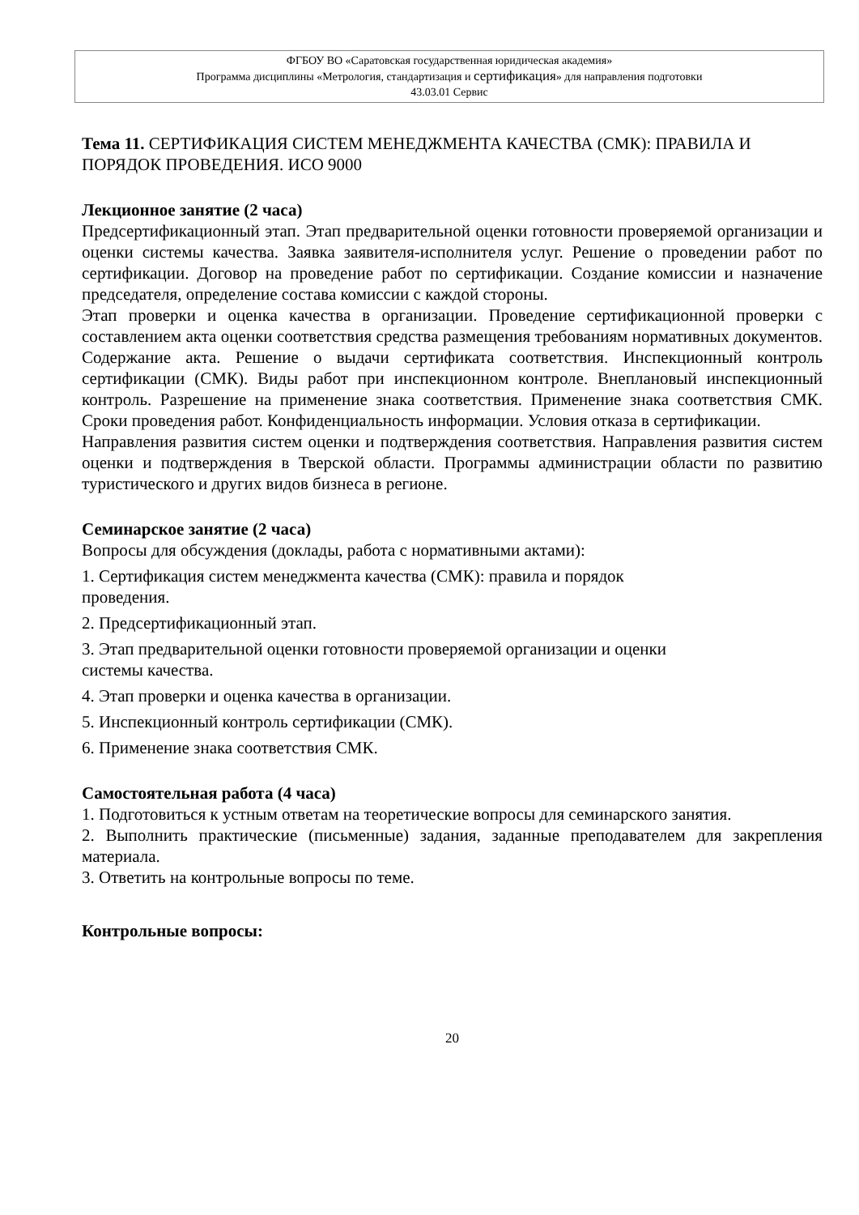ФГБОУ ВО «Саратовская государственная юридическая академия»
Программа дисциплины «Метрология, стандартизация и сертификация» для направления подготовки
43.03.01 Сервис
Тема 11. СЕРТИФИКАЦИЯ СИСТЕМ МЕНЕДЖМЕНТА КАЧЕСТВА (СМК): ПРАВИЛА И ПОРЯДОК ПРОВЕДЕНИЯ. ИСО 9000
Лекционное занятие (2 часа)
Предсертификационный этап. Этап предварительной оценки готовности проверяемой организации и оценки системы качества. Заявка заявителя-исполнителя услуг. Решение о проведении работ по сертификации. Договор на проведение работ по сертификации. Создание комиссии и назначение председателя, определение состава комиссии с каждой стороны.
Этап проверки и оценка качества в организации. Проведение сертификационной проверки с составлением акта оценки соответствия средства размещения требованиям нормативных документов. Содержание акта. Решение о выдачи сертификата соответствия. Инспекционный контроль сертификации (СМК). Виды работ при инспекционном контроле. Внеплановый инспекционный контроль. Разрешение на применение знака соответствия. Применение знака соответствия СМК. Сроки проведения работ. Конфиденциальность информации. Условия отказа в сертификации.
Направления развития систем оценки и подтверждения соответствия. Направления развития систем оценки и подтверждения в Тверской области. Программы администрации области по развитию туристического и других видов бизнеса в регионе.
Семинарское занятие (2 часа)
Вопросы для обсуждения (доклады, работа с нормативными актами):
1. Сертификация систем менеджмента качества (СМК): правила и порядок
проведения.
2. Предсертификационный этап.
3. Этап предварительной оценки готовности проверяемой организации и оценки
системы качества.
4. Этап проверки и оценка качества в организации.
5. Инспекционный контроль сертификации (СМК).
6. Применение знака соответствия СМК.
Самостоятельная работа (4 часа)
1. Подготовиться к устным ответам на теоретические вопросы для семинарского занятия.
2. Выполнить практические (письменные) задания, заданные преподавателем для закрепления материала.
3. Ответить на контрольные вопросы по теме.
Контрольные вопросы:
20